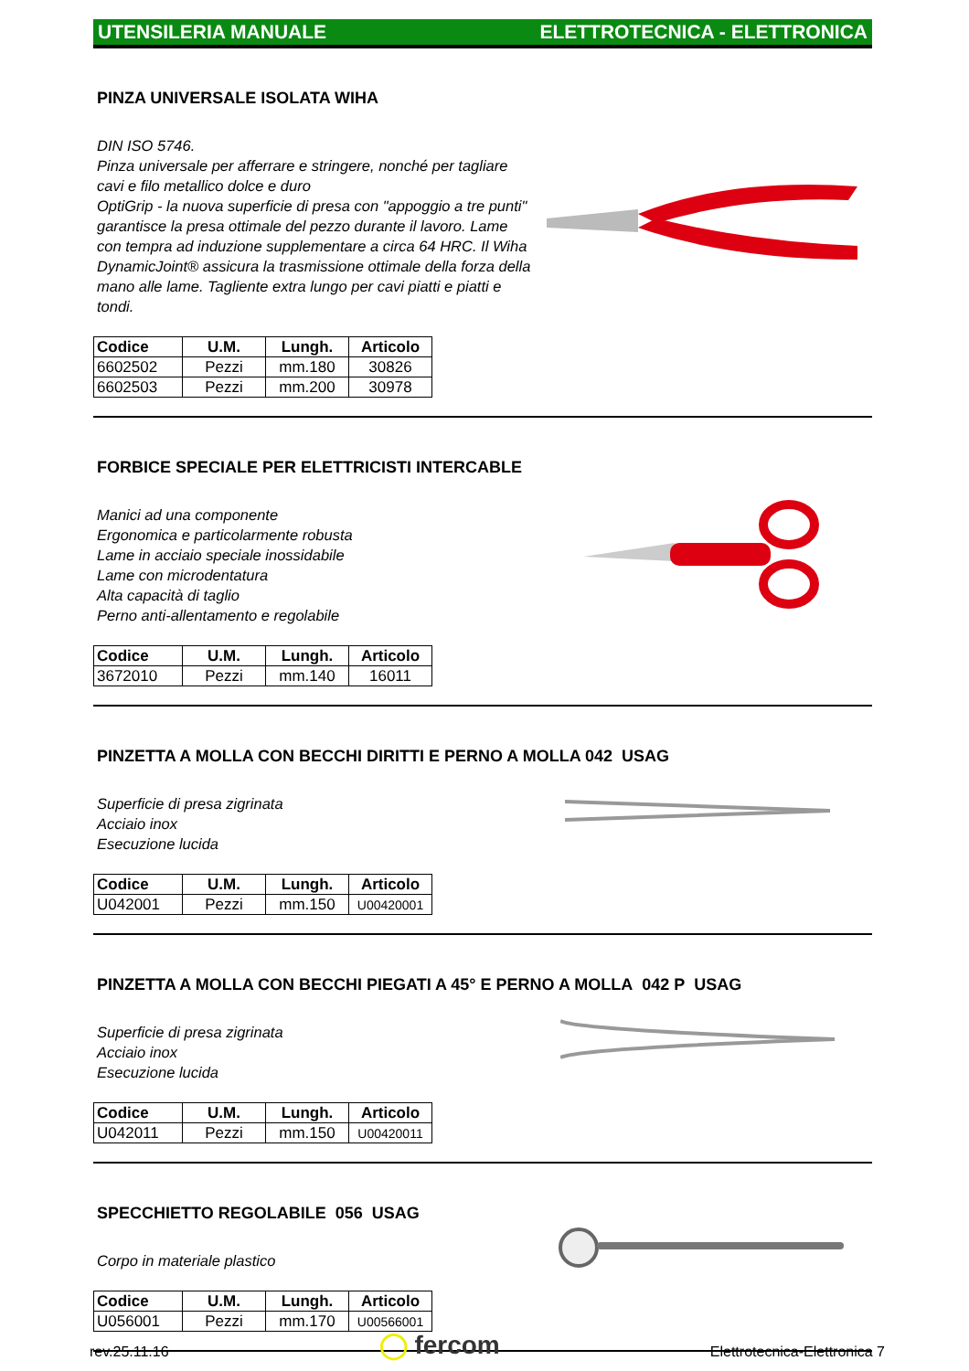UTENSILERIA MANUALE ELETTROTECNICA - ELETTRONICA
PINZA UNIVERSALE ISOLATA WIHA
DIN ISO 5746.
Pinza universale per afferrare e stringere, nonché per tagliare cavi e filo metallico dolce e duro
OptiGrip - la nuova superficie di presa con "appoggio a tre punti" garantisce la presa ottimale del pezzo durante il lavoro. Lame con tempra ad induzione supplementare a circa 64 HRC. Il Wiha DynamicJoint® assicura la trasmissione ottimale della forza della mano alle lame. Tagliente extra lungo per cavi piatti e piatti e tondi.
| Codice | U.M. | Lungh. | Articolo |
| --- | --- | --- | --- |
| 6602502 | Pezzi | mm.180 | 30826 |
| 6602503 | Pezzi | mm.200 | 30978 |
FORBICE SPECIALE PER ELETTRICISTI INTERCABLE
Manici ad una componente
Ergonomica e particolarmente robusta
Lame in acciaio speciale inossidabile
Lame con microdentatura
Alta capacità di taglio
Perno anti-allentamento e regolabile
| Codice | U.M. | Lungh. | Articolo |
| --- | --- | --- | --- |
| 3672010 | Pezzi | mm.140 | 16011 |
PINZETTA A MOLLA CON BECCHI DIRITTI E PERNO A MOLLA 042 USAG
Superficie di presa zigrinata
Acciaio inox
Esecuzione lucida
| Codice | U.M. | Lungh. | Articolo |
| --- | --- | --- | --- |
| U042001 | Pezzi | mm.150 | U00420001 |
PINZETTA A MOLLA CON BECCHI PIEGATI A 45° E PERNO A MOLLA 042 P USAG
Superficie di presa zigrinata
Acciaio inox
Esecuzione lucida
| Codice | U.M. | Lungh. | Articolo |
| --- | --- | --- | --- |
| U042011 | Pezzi | mm.150 | U00420011 |
SPECCHIETTO REGOLABILE 056 USAG
Corpo in materiale plastico
| Codice | U.M. | Lungh. | Articolo |
| --- | --- | --- | --- |
| U056001 | Pezzi | mm.170 | U00566001 |
rev.25.11.16 ◯ fercom Elettrotecnica-Elettronica 7